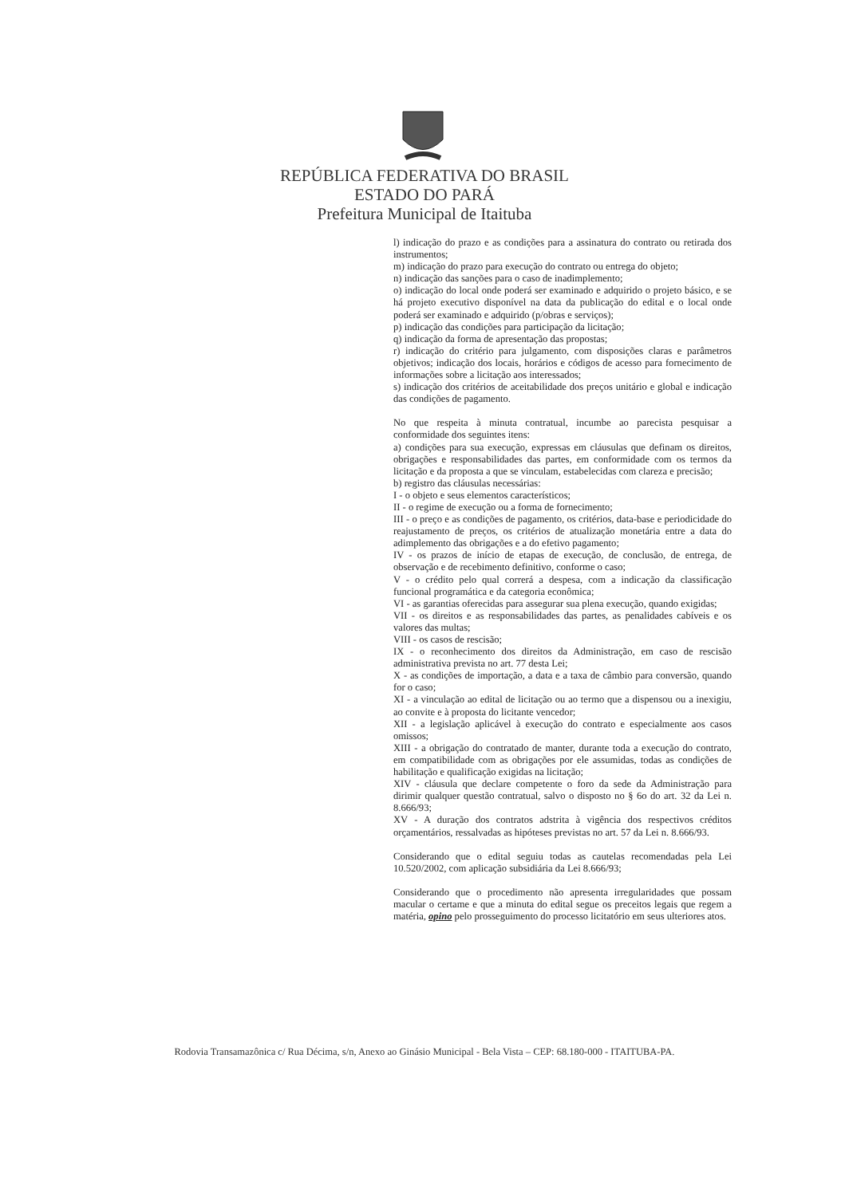REPÚBLICA FEDERATIVA DO BRASIL
ESTADO DO PARÁ
Prefeitura Municipal de Itaituba
l) indicação do prazo e as condições para a assinatura do contrato ou retirada dos instrumentos;
m) indicação do prazo para execução do contrato ou entrega do objeto;
n) indicação das sanções para o caso de inadimplemento;
o) indicação do local onde poderá ser examinado e adquirido o projeto básico, e se há projeto executivo disponível na data da publicação do edital e o local onde poderá ser examinado e adquirido (p/obras e serviços);
p) indicação das condições para participação da licitação;
q) indicação da forma de apresentação das propostas;
r) indicação do critério para julgamento, com disposições claras e parâmetros objetivos; indicação dos locais, horários e códigos de acesso para fornecimento de informações sobre a licitação aos interessados;
s) indicação dos critérios de aceitabilidade dos preços unitário e global e indicação das condições de pagamento.
No que respeita à minuta contratual, incumbe ao parecista pesquisar a conformidade dos seguintes itens:
a) condições para sua execução, expressas em cláusulas que definam os direitos, obrigações e responsabilidades das partes, em conformidade com os termos da licitação e da proposta a que se vinculam, estabelecidas com clareza e precisão;
b) registro das cláusulas necessárias:
I - o objeto e seus elementos característicos;
II - o regime de execução ou a forma de fornecimento;
III - o preço e as condições de pagamento, os critérios, data-base e periodicidade do reajustamento de preços, os critérios de atualização monetária entre a data do adimplemento das obrigações e a do efetivo pagamento;
IV - os prazos de início de etapas de execução, de conclusão, de entrega, de observação e de recebimento definitivo, conforme o caso;
V - o crédito pelo qual correrá a despesa, com a indicação da classificação funcional programática e da categoria econômica;
VI - as garantias oferecidas para assegurar sua plena execução, quando exigidas;
VII - os direitos e as responsabilidades das partes, as penalidades cabíveis e os valores das multas;
VIII - os casos de rescisão;
IX - o reconhecimento dos direitos da Administração, em caso de rescisão administrativa prevista no art. 77 desta Lei;
X - as condições de importação, a data e a taxa de câmbio para conversão, quando for o caso;
XI - a vinculação ao edital de licitação ou ao termo que a dispensou ou a inexigiu, ao convite e à proposta do licitante vencedor;
XII - a legislação aplicável à execução do contrato e especialmente aos casos omissos;
XIII - a obrigação do contratado de manter, durante toda a execução do contrato, em compatibilidade com as obrigações por ele assumidas, todas as condições de habilitação e qualificação exigidas na licitação;
XIV - cláusula que declare competente o foro da sede da Administração para dirimir qualquer questão contratual, salvo o disposto no § 6o do art. 32 da Lei n. 8.666/93;
XV - A duração dos contratos adstrita à vigência dos respectivos créditos orçamentários, ressalvadas as hipóteses previstas no art. 57 da Lei n. 8.666/93.
Considerando que o edital seguiu todas as cautelas recomendadas pela Lei 10.520/2002, com aplicação subsidiária da Lei 8.666/93;
Considerando que o procedimento não apresenta irregularidades que possam macular o certame e que a minuta do edital segue os preceitos legais que regem a matéria, opino pelo prosseguimento do processo licitatório em seus ulteriores atos.
Rodovia Transamazônica c/ Rua Décima, s/n, Anexo ao Ginásio Municipal - Bela Vista – CEP: 68.180-000 - ITAITUBA-PA.